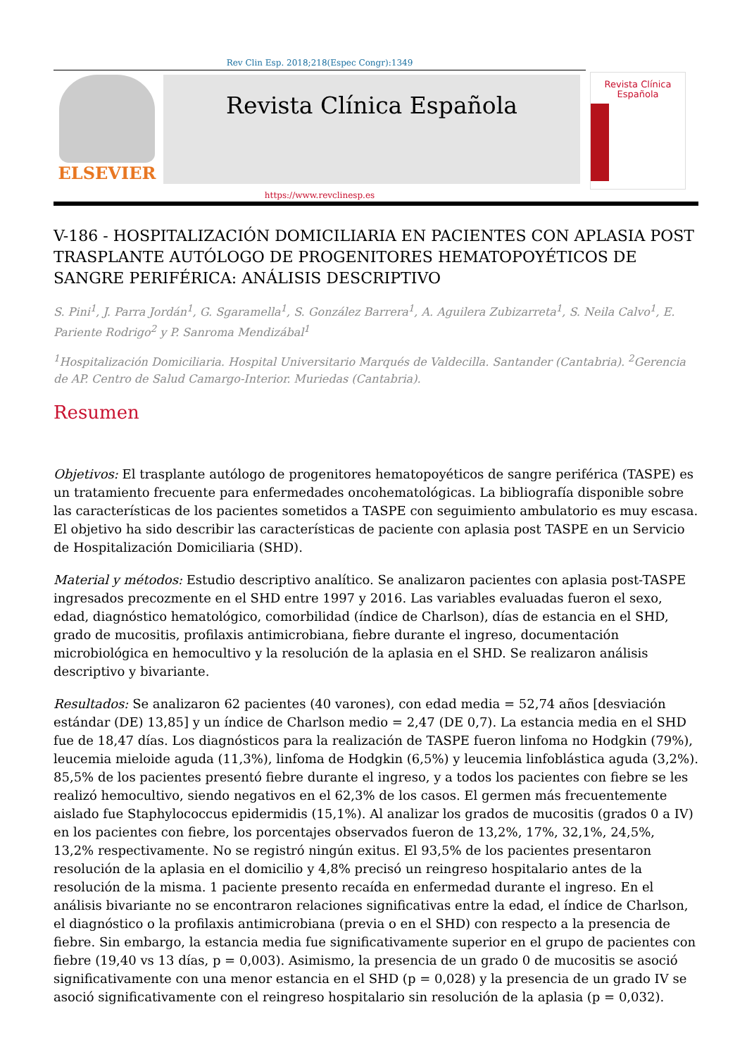Rev Clin Esp. 2018;218(Espec Congr):1349
ELSEVIER
Revista Clínica Española
Revista Clínica Española
https://www.revclinesp.es
V-186 - HOSPITALIZACIÓN DOMICILIARIA EN PACIENTES CON APLASIA POST TRASPLANTE AUTÓLOGO DE PROGENITORES HEMATOPOYÉTICOS DE SANGRE PERIFÉRICA: ANÁLISIS DESCRIPTIVO
S. Pini<sup>1</sup>, J. Parra Jordán<sup>1</sup>, G. Sgaramella<sup>1</sup>, S. González Barrera<sup>1</sup>, A. Aguilera Zubizarreta<sup>1</sup>, S. Neila Calvo<sup>1</sup>, E. Pariente Rodrigo<sup>2</sup> y P. Sanroma Mendizábal<sup>1</sup>
<sup>1</sup> Hospitalización Domiciliaria. Hospital Universitario Marqués de Valdecilla. Santander (Cantabria). <sup>2</sup>Gerencia de AP. Centro de Salud Camargo-Interior. Muriedas (Cantabria).
Resumen
Objetivos: El trasplante autólogo de progenitores hematopoyéticos de sangre periférica (TASPE) es un tratamiento frecuente para enfermedades oncohematológicas. La bibliografía disponible sobre las características de los pacientes sometidos a TASPE con seguimiento ambulatorio es muy escasa. El objetivo ha sido describir las características de paciente con aplasia post TASPE en un Servicio de Hospitalización Domiciliaria (SHD).
Material y métodos: Estudio descriptivo analítico. Se analizaron pacientes con aplasia post-TASPE ingresados precozmente en el SHD entre 1997 y 2016. Las variables evaluadas fueron el sexo, edad, diagnóstico hematológico, comorbilidad (índice de Charlson), días de estancia en el SHD, grado de mucositis, profilaxis antimicrobiana, fiebre durante el ingreso, documentación microbiológica en hemocultivo y la resolución de la aplasia en el SHD. Se realizaron análisis descriptivo y bivariante.
Resultados: Se analizaron 62 pacientes (40 varones), con edad media = 52,74 años [desviación estándar (DE) 13,85] y un índice de Charlson medio = 2,47 (DE 0,7). La estancia media en el SHD fue de 18,47 días. Los diagnósticos para la realización de TASPE fueron linfoma no Hodgkin (79%), leucemia mieloide aguda (11,3%), linfoma de Hodgkin (6,5%) y leucemia linfoblástica aguda (3,2%). 85,5% de los pacientes presentó fiebre durante el ingreso, y a todos los pacientes con fiebre se les realizó hemocultivo, siendo negativos en el 62,3% de los casos. El germen más frecuentemente aislado fue Staphylococcus epidermidis (15,1%). Al analizar los grados de mucositis (grados 0 a IV) en los pacientes con fiebre, los porcentajes observados fueron de 13,2%, 17%, 32,1%, 24,5%, 13,2% respectivamente. No se registró ningún exitus. El 93,5% de los pacientes presentaron resolución de la aplasia en el domicilio y 4,8% precisó un reingreso hospitalario antes de la resolución de la misma. 1 paciente presento recaída en enfermedad durante el ingreso. En el análisis bivariante no se encontraron relaciones significativas entre la edad, el índice de Charlson, el diagnóstico o la profilaxis antimicrobiana (previa o en el SHD) con respecto a la presencia de fiebre. Sin embargo, la estancia media fue significativamente superior en el grupo de pacientes con fiebre (19,40 vs 13 días, p = 0,003). Asimismo, la presencia de un grado 0 de mucositis se asoció significativamente con una menor estancia en el SHD (p = 0,028) y la presencia de un grado IV se asoció significativamente con el reingreso hospitalario sin resolución de la aplasia (p = 0,032).